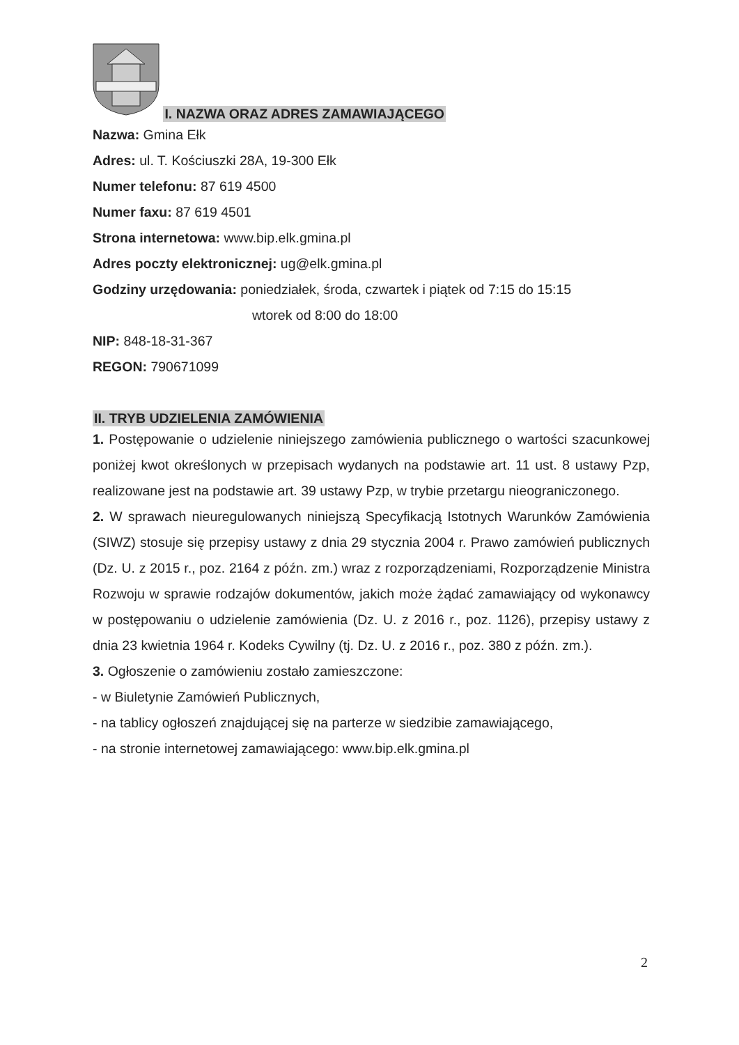I. NAZWA ORAZ ADRES ZAMAWIAJĄCEGO
Nazwa: Gmina Ełk
Adres: ul. T. Kościuszki 28A, 19-300 Ełk
Numer telefonu: 87 619 4500
Numer faxu: 87 619 4501
Strona internetowa: www.bip.elk.gmina.pl
Adres poczty elektronicznej: ug@elk.gmina.pl
Godziny urzędowania: poniedziałek, środa, czwartek i piątek od 7:15 do 15:15
wtorek od 8:00 do 18:00
NIP: 848-18-31-367
REGON: 790671099
II. TRYB UDZIELENIA ZAMÓWIENIA
1. Postępowanie o udzielenie niniejszego zamówienia publicznego o wartości szacunkowej poniżej kwot określonych w przepisach wydanych na podstawie art. 11 ust. 8 ustawy Pzp, realizowane jest na podstawie art. 39 ustawy Pzp, w trybie przetargu nieograniczonego.
2. W sprawach nieuregulowanych niniejszą Specyfikacją Istotnych Warunków Zamówienia (SIWZ) stosuje się przepisy ustawy z dnia 29 stycznia 2004 r. Prawo zamówień publicznych (Dz. U. z 2015 r., poz. 2164 z późn. zm.) wraz z rozporządzeniami, Rozporządzenie Ministra Rozwoju w sprawie rodzajów dokumentów, jakich może żądać zamawiający od wykonawcy w postępowaniu o udzielenie zamówienia (Dz. U. z 2016 r., poz. 1126), przepisy ustawy z dnia 23 kwietnia 1964 r. Kodeks Cywilny (tj. Dz. U. z 2016 r., poz. 380 z późn. zm.).
3. Ogłoszenie o zamówieniu zostało zamieszczone:
- w Biuletynie Zamówień Publicznych,
- na tablicy ogłoszeń znajdującej się na parterze w siedzibie zamawiającego,
- na stronie internetowej zamawiającego: www.bip.elk.gmina.pl
2